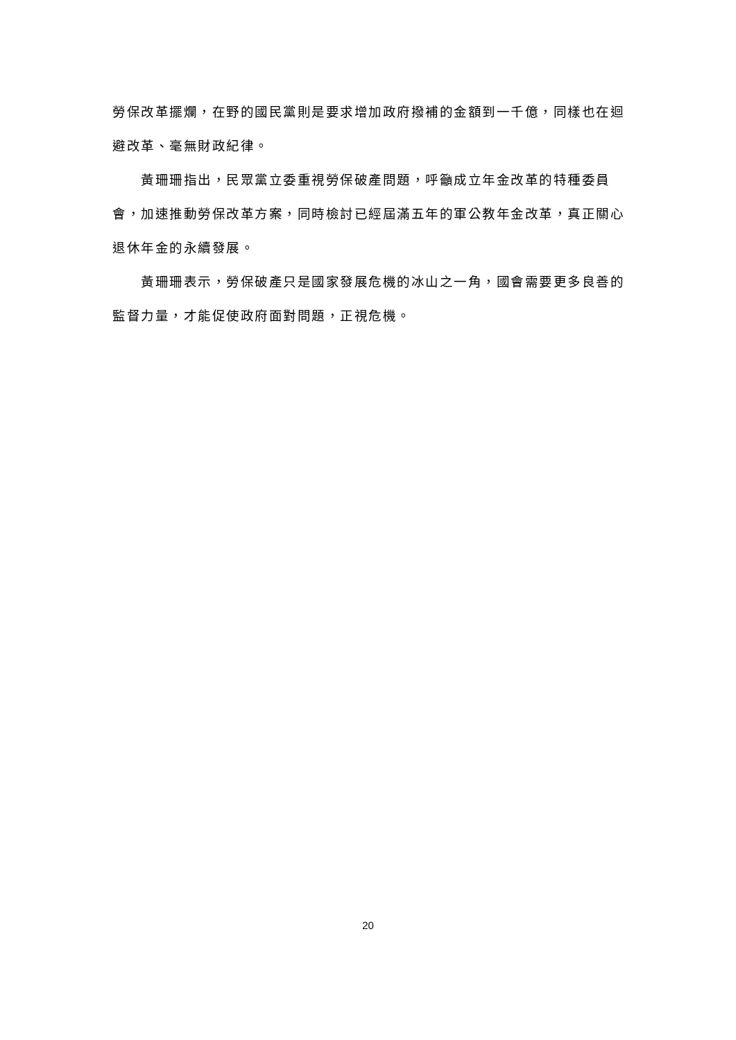勞保改革擺爛，在野的國民黨則是要求增加政府撥補的金額到一千億，同樣也在迴避改革、毫無財政紀律。
黃珊珊指出，民眾黨立委重視勞保破產問題，呼籲成立年金改革的特種委員會，加速推動勞保改革方案，同時檢討已經屆滿五年的軍公教年金改革，真正關心退休年金的永續發展。
黃珊珊表示，勞保破產只是國家發展危機的冰山之一角，國會需要更多良善的監督力量，才能促使政府面對問題，正視危機。
20